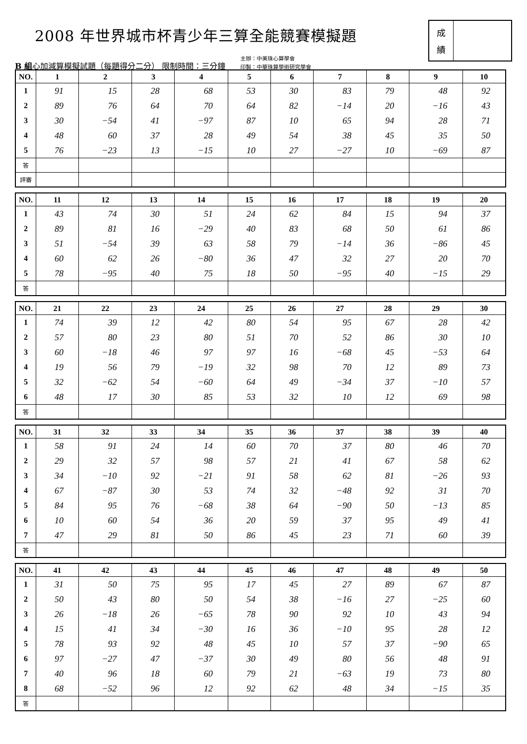2008 年世界城市杯青少年三算全能競賽模擬題
B 組心加減算模擬試題（每題得分二分） 限制時間：三分鐘 主辦：中美珠心算學會
印製：中華珠算學術研究學會
成
績
| NO. | 1 | 2 | 3 | 4 | 5 | 6 | 7 | 8 | 9 | 10 |
| --- | --- | --- | --- | --- | --- | --- | --- | --- | --- | --- |
| 1 | 91 | 15 | 28 | 68 | 53 | 30 | 83 | 79 | 48 | 92 |
| 2 | 89 | 76 | 64 | 70 | 64 | 82 | −14 | 20 | −16 | 43 |
| 3 | 30 | −54 | 41 | −97 | 87 | 10 | 65 | 94 | 28 | 71 |
| 4 | 48 | 60 | 37 | 28 | 49 | 54 | 38 | 45 | 35 | 50 |
| 5 | 76 | −23 | 13 | −15 | 10 | 27 | −27 | 10 | −69 | 87 |
| 答 | | | | | | | | | | |
| 評審 | | | | | | | | | | |
| NO. | 11 | 12 | 13 | 14 | 15 | 16 | 17 | 18 | 19 | 20 |
| --- | --- | --- | --- | --- | --- | --- | --- | --- | --- | --- |
| 1 | 43 | 74 | 30 | 51 | 24 | 62 | 84 | 15 | 94 | 37 |
| 2 | 89 | 81 | 16 | −29 | 40 | 83 | 68 | 50 | 61 | 86 |
| 3 | 51 | −54 | 39 | 63 | 58 | 79 | −14 | 36 | −86 | 45 |
| 4 | 60 | 62 | 26 | −80 | 36 | 47 | 32 | 27 | 20 | 70 |
| 5 | 78 | −95 | 40 | 75 | 18 | 50 | −95 | 40 | −15 | 29 |
| 答 | | | | | | | | | | |
| NO. | 21 | 22 | 23 | 24 | 25 | 26 | 27 | 28 | 29 | 30 |
| --- | --- | --- | --- | --- | --- | --- | --- | --- | --- | --- |
| 1 | 74 | 39 | 12 | 42 | 80 | 54 | 95 | 67 | 28 | 42 |
| 2 | 57 | 80 | 23 | 80 | 51 | 70 | 52 | 86 | 30 | 10 |
| 3 | 60 | −18 | 46 | 97 | 97 | 16 | −68 | 45 | −53 | 64 |
| 4 | 19 | 56 | 79 | −19 | 32 | 98 | 70 | 12 | 89 | 73 |
| 5 | 32 | −62 | 54 | −60 | 64 | 49 | −34 | 37 | −10 | 57 |
| 6 | 48 | 17 | 30 | 85 | 53 | 32 | 10 | 12 | 69 | 98 |
| 答 | | | | | | | | | | |
| NO. | 31 | 32 | 33 | 34 | 35 | 36 | 37 | 38 | 39 | 40 |
| --- | --- | --- | --- | --- | --- | --- | --- | --- | --- | --- |
| 1 | 58 | 91 | 24 | 14 | 60 | 70 | 37 | 80 | 46 | 70 |
| 2 | 29 | 32 | 57 | 98 | 57 | 21 | 41 | 67 | 58 | 62 |
| 3 | 34 | −10 | 92 | −21 | 91 | 58 | 62 | 81 | −26 | 93 |
| 4 | 67 | −87 | 30 | 53 | 74 | 32 | −48 | 92 | 31 | 70 |
| 5 | 84 | 95 | 76 | −68 | 38 | 64 | −90 | 50 | −13 | 85 |
| 6 | 10 | 60 | 54 | 36 | 20 | 59 | 37 | 95 | 49 | 41 |
| 7 | 47 | 29 | 81 | 50 | 86 | 45 | 23 | 71 | 60 | 39 |
| 答 | | | | | | | | | | |
| NO. | 41 | 42 | 43 | 44 | 45 | 46 | 47 | 48 | 49 | 50 |
| --- | --- | --- | --- | --- | --- | --- | --- | --- | --- | --- |
| 1 | 31 | 50 | 75 | 95 | 17 | 45 | 27 | 89 | 67 | 87 |
| 2 | 50 | 43 | 80 | 50 | 54 | 38 | −16 | 27 | −25 | 60 |
| 3 | 26 | −18 | 26 | −65 | 78 | 90 | 92 | 10 | 43 | 94 |
| 4 | 15 | 41 | 34 | −30 | 16 | 36 | −10 | 95 | 28 | 12 |
| 5 | 78 | 93 | 92 | 48 | 45 | 10 | 57 | 37 | −90 | 65 |
| 6 | 97 | −27 | 47 | −37 | 30 | 49 | 80 | 56 | 48 | 91 |
| 7 | 40 | 96 | 18 | 60 | 79 | 21 | −63 | 19 | 73 | 80 |
| 8 | 68 | −52 | 96 | 12 | 92 | 62 | 48 | 34 | −15 | 35 |
| 答 | | | | | | | | | | |